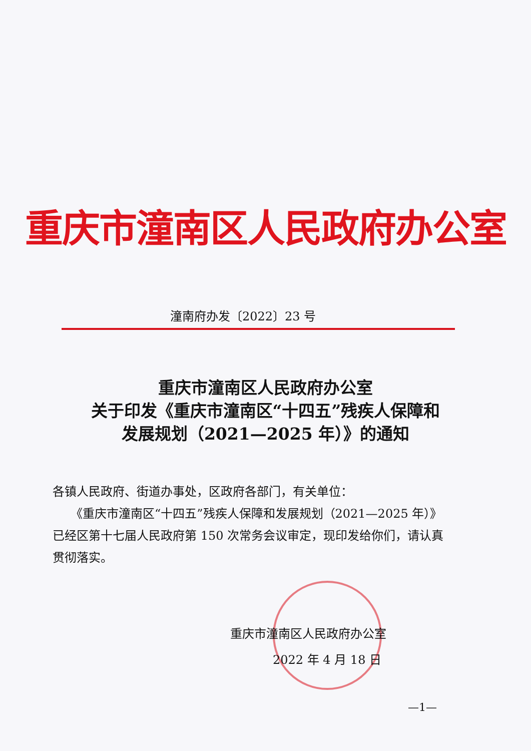重庆市潼南区人民政府办公室
潼南府办发〔2022〕23 号
重庆市潼南区人民政府办公室
关于印发《重庆市潼南区“十四五”残疾人保障和
发展规划（2021—2025 年）》的通知
各镇人民政府、街道办事处，区政府各部门，有关单位：
　　《重庆市潼南区“十四五”残疾人保障和发展规划（2021—2025 年）》已经区第十七届人民政府第 150 次常务会议审定，现印发给你们，请认真贯彻落实。
重庆市潼南区人民政府办公室
2022 年 4 月 18 日
—1—